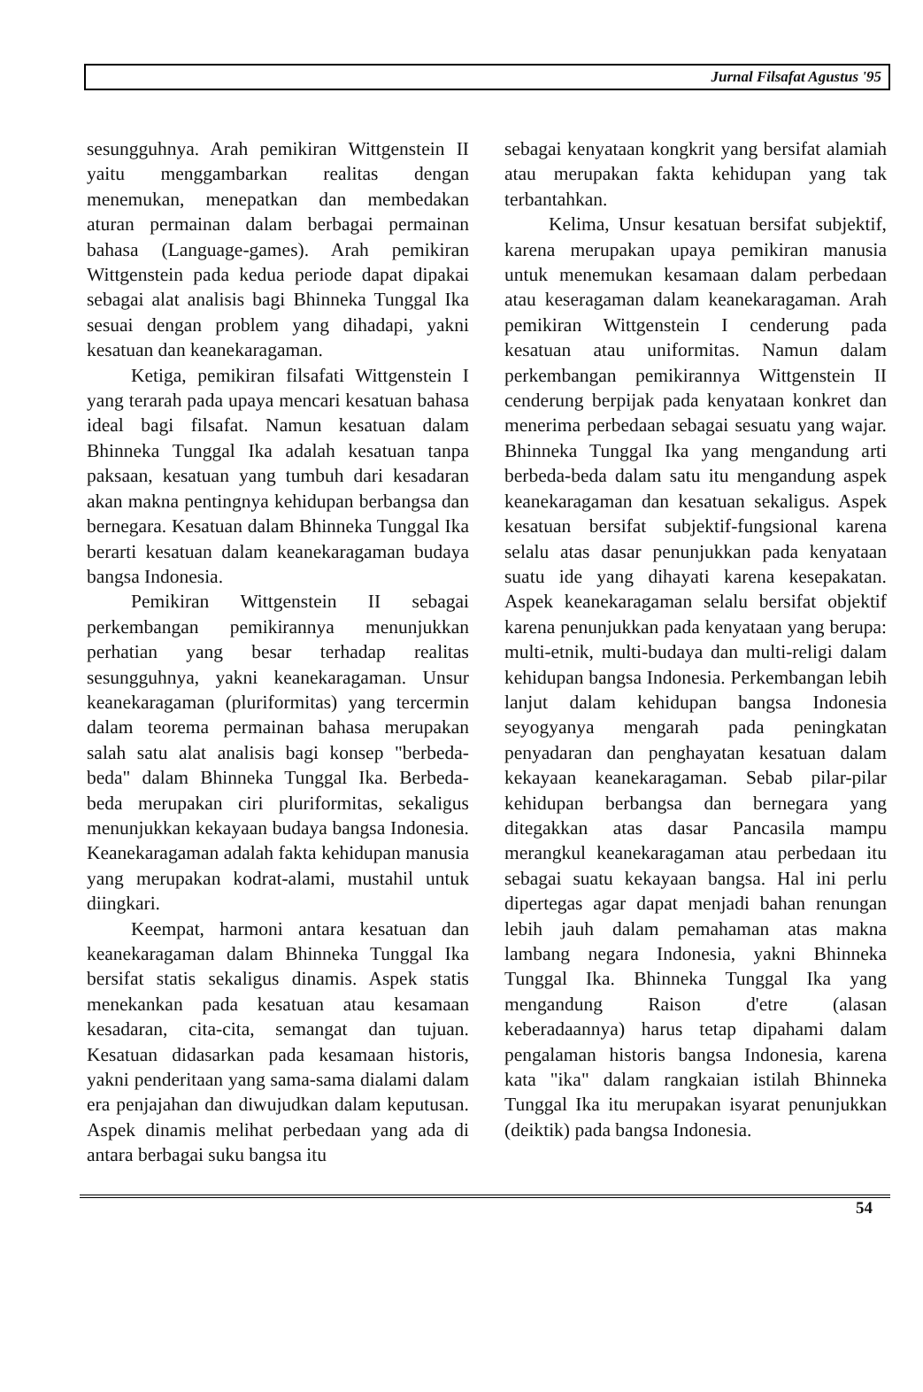Jurnal Filsafat Agustus '95
sesungguhnya. Arah pemikiran Wittgenstein II yaitu menggambarkan realitas dengan menemukan, menepatkan dan membedakan aturan permainan dalam berbagai permainan bahasa (Language-games). Arah pemikiran Wittgenstein pada kedua periode dapat dipakai sebagai alat analisis bagi Bhinneka Tunggal Ika sesuai dengan problem yang dihadapi, yakni kesatuan dan keanekaragaman.
Ketiga, pemikiran filsafati Wittgenstein I yang terarah pada upaya mencari kesatuan bahasa ideal bagi filsafat. Namun kesatuan dalam Bhinneka Tunggal Ika adalah kesatuan tanpa paksaan, kesatuan yang tumbuh dari kesadaran akan makna pentingnya kehidupan berbangsa dan bernegara. Kesatuan dalam Bhinneka Tunggal Ika berarti kesatuan dalam keanekaragaman budaya bangsa Indonesia.
Pemikiran Wittgenstein II sebagai perkembangan pemikirannya menunjukkan perhatian yang besar terhadap realitas sesungguhnya, yakni keanekaragaman. Unsur keanekaragaman (pluriformitas) yang tercermin dalam teorema permainan bahasa merupakan salah satu alat analisis bagi konsep "berbeda-beda" dalam Bhinneka Tunggal Ika. Berbeda-beda merupakan ciri pluriformitas, sekaligus menunjukkan kekayaan budaya bangsa Indonesia. Keanekaragaman adalah fakta kehidupan manusia yang merupakan kodrat-alami, mustahil untuk diingkari.
Keempat, harmoni antara kesatuan dan keanekaragaman dalam Bhinneka Tunggal Ika bersifat statis sekaligus dinamis. Aspek statis menekankan pada kesatuan atau kesamaan kesadaran, cita-cita, semangat dan tujuan. Kesatuan didasarkan pada kesamaan historis, yakni penderitaan yang sama-sama dialami dalam era penjajahan dan diwujudkan dalam keputusan. Aspek dinamis melihat perbedaan yang ada di antara berbagai suku bangsa itu
sebagai kenyataan kongkrit yang bersifat alamiah atau merupakan fakta kehidupan yang tak terbantahkan.
Kelima, Unsur kesatuan bersifat subjektif, karena merupakan upaya pemikiran manusia untuk menemukan kesamaan dalam perbedaan atau keseragaman dalam keanekaragaman. Arah pemikiran Wittgenstein I cenderung pada kesatuan atau uniformitas. Namun dalam perkembangan pemikirannya Wittgenstein II cenderung berpijak pada kenyataan konkret dan menerima perbedaan sebagai sesuatu yang wajar. Bhinneka Tunggal Ika yang mengandung arti berbeda-beda dalam satu itu mengandung aspek keanekaragaman dan kesatuan sekaligus. Aspek kesatuan bersifat subjektif-fungsional karena selalu atas dasar penunjukkan pada kenyataan suatu ide yang dihayati karena kesepakatan. Aspek keanekaragaman selalu bersifat objektif karena penunjukkan pada kenyataan yang berupa: multi-etnik, multi-budaya dan multi-religi dalam kehidupan bangsa Indonesia. Perkembangan lebih lanjut dalam kehidupan bangsa Indonesia seyogyanya mengarah pada peningkatan penyadaran dan penghayatan kesatuan dalam kekayaan keanekaragaman. Sebab pilar-pilar kehidupan berbangsa dan bernegara yang ditegakkan atas dasar Pancasila mampu merangkul keanekaragaman atau perbedaan itu sebagai suatu kekayaan bangsa. Hal ini perlu dipertegas agar dapat menjadi bahan renungan lebih jauh dalam pemahaman atas makna lambang negara Indonesia, yakni Bhinneka Tunggal Ika. Bhinneka Tunggal Ika yang mengandung Raison d'etre (alasan keberadaannya) harus tetap dipahami dalam pengalaman historis bangsa Indonesia, karena kata "ika" dalam rangkaian istilah Bhinneka Tunggal Ika itu merupakan isyarat penunjukkan (deiktik) pada bangsa Indonesia.
54